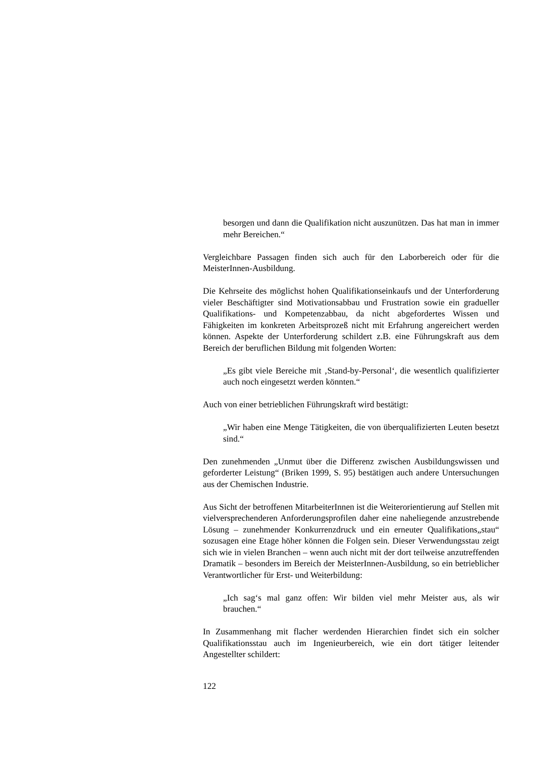besorgen und dann die Qualifikation nicht auszunützen. Das hat man in immer mehr Bereichen.“
Vergleichbare Passagen finden sich auch für den Laborbereich oder für die MeisterInnen-Ausbildung.
Die Kehrseite des möglichst hohen Qualifikationseinkaufs und der Unterforderung vieler Beschäftigter sind Motivationsabbau und Frustration sowie ein gradueller Qualifikations- und Kompetenzabbau, da nicht abgefordertes Wissen und Fähigkeiten im konkreten Arbeitsprozeß nicht mit Erfahrung angereichert werden können. Aspekte der Unterforderung schildert z.B. eine Führungskraft aus dem Bereich der beruflichen Bildung mit folgenden Worten:
„Es gibt viele Bereiche mit ‚Stand-by-Personal‘, die wesentlich qualifizierter auch noch eingesetzt werden könnten.“
Auch von einer betrieblichen Führungskraft wird bestätigt:
„Wir haben eine Menge Tätigkeiten, die von überqualifizierten Leuten besetzt sind.“
Den zunehmenden „Unmut über die Differenz zwischen Ausbildungswissen und geforderter Leistung“ (Briken 1999, S. 95) bestätigen auch andere Untersuchungen aus der Chemischen Industrie.
Aus Sicht der betroffenen MitarbeiterInnen ist die Weiterorientierung auf Stellen mit vielversprechenderen Anforderungsprofilen daher eine naheliegende anzustrebende Lösung – zunehmender Konkurrenzdruck und ein erneuter Qualifikations„stau“ sozusagen eine Etage höher können die Folgen sein. Dieser Verwendungsstau zeigt sich wie in vielen Branchen – wenn auch nicht mit der dort teilweise anzutreffenden Dramatik – besonders im Bereich der MeisterInnen-Ausbildung, so ein betrieblicher Verantwortlicher für Erst- und Weiterbildung:
„Ich sag‘s mal ganz offen: Wir bilden viel mehr Meister aus, als wir brauchen.“
In Zusammenhang mit flacher werdenden Hierarchien findet sich ein solcher Qualifikationsstau auch im Ingenieurbereich, wie ein dort tätiger leitender Angestellter schildert:
122